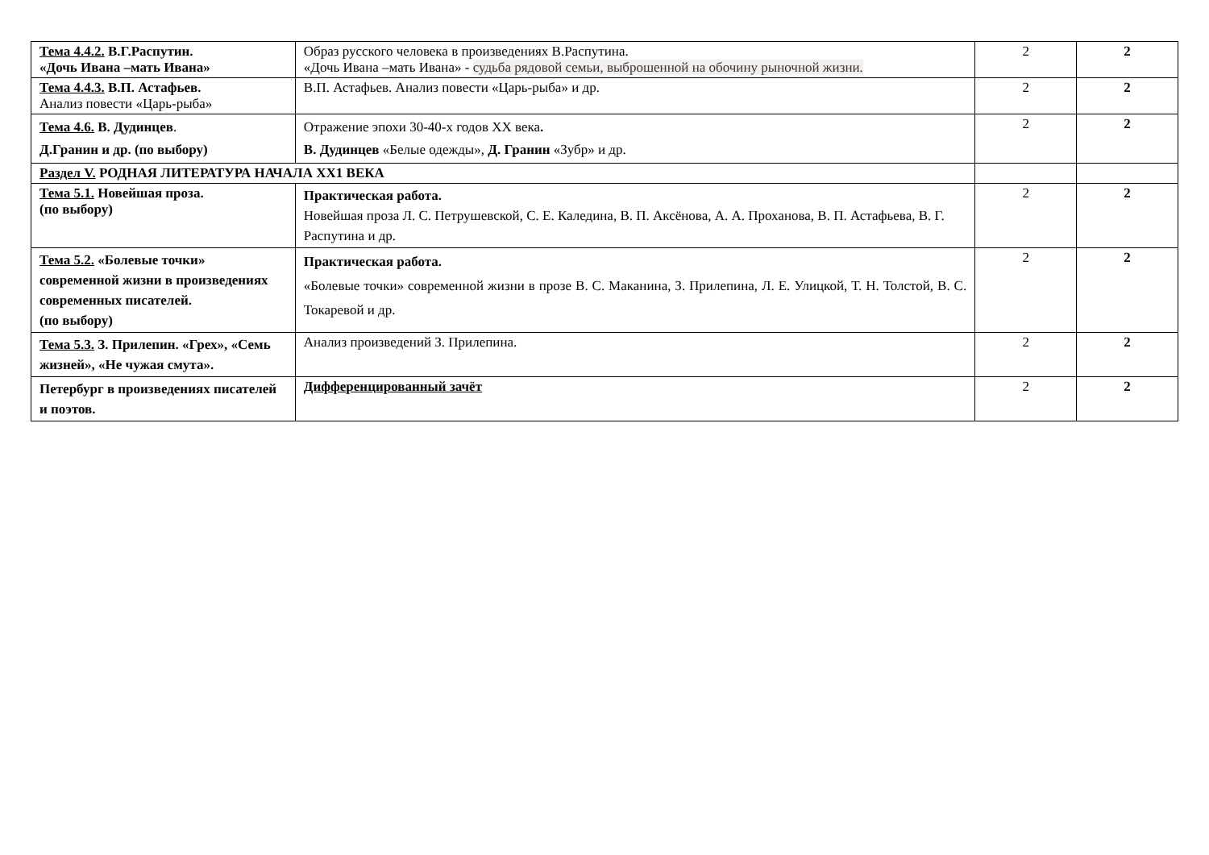| Тема 4.4.2. В.Г.Распутин. «Дочь Ивана –мать Ивана» | Образ русского человека в произведениях В.Распутина. «Дочь Ивана –мать Ивана» - судьба рядовой семьи, выброшенной на обочину рыночной жизни. | 2 | 2 |
| Тема 4.4.3. В.П. Астафьев. Анализ повести «Царь-рыба» | В.П. Астафьев. Анализ повести «Царь-рыба» и др. | 2 | 2 |
| Тема 4.6. В. Дудинцев . Д.Гранин и др. (по выбору) | Отражение эпохи 30-40-х годов XX века . В. Дудинцев «Белые одежды», Д. Гранин «Зубр» и др. | 2 | 2 |
| Раздел V. РОДНАЯ ЛИТЕРАТУРА НАЧАЛА XX1 ВЕКА | | | |
| Тема 5.1. Новейшая проза. (по выбору) | Практическая работа. Новейшая проза Л. С. Петрушевской, С. Е. Каледина, В. П. Аксёнова, А. А. Проханова, В. П. Астафьева, В. Г. Распутина и др. | 2 | 2 |
| Тема 5.2. «Болевые точки» современной жизни в произведениях современных писателей. (по выбору) | Практическая работа. «Болевые точки» современной жизни в прозе В. С. Маканина, З. Прилепина, Л. Е. Улицкой, Т. Н. Толстой, В. С. Токаревой и др. | 2 | 2 |
| Тема 5.3. З. Прилепин. «Грех», «Семь жизней», «Не чужая смута». | Анализ произведений З. Прилепина. | 2 | 2 |
| Петербург в произведениях писателей и поэтов. | Дифференцированный зачёт | 2 | 2 |